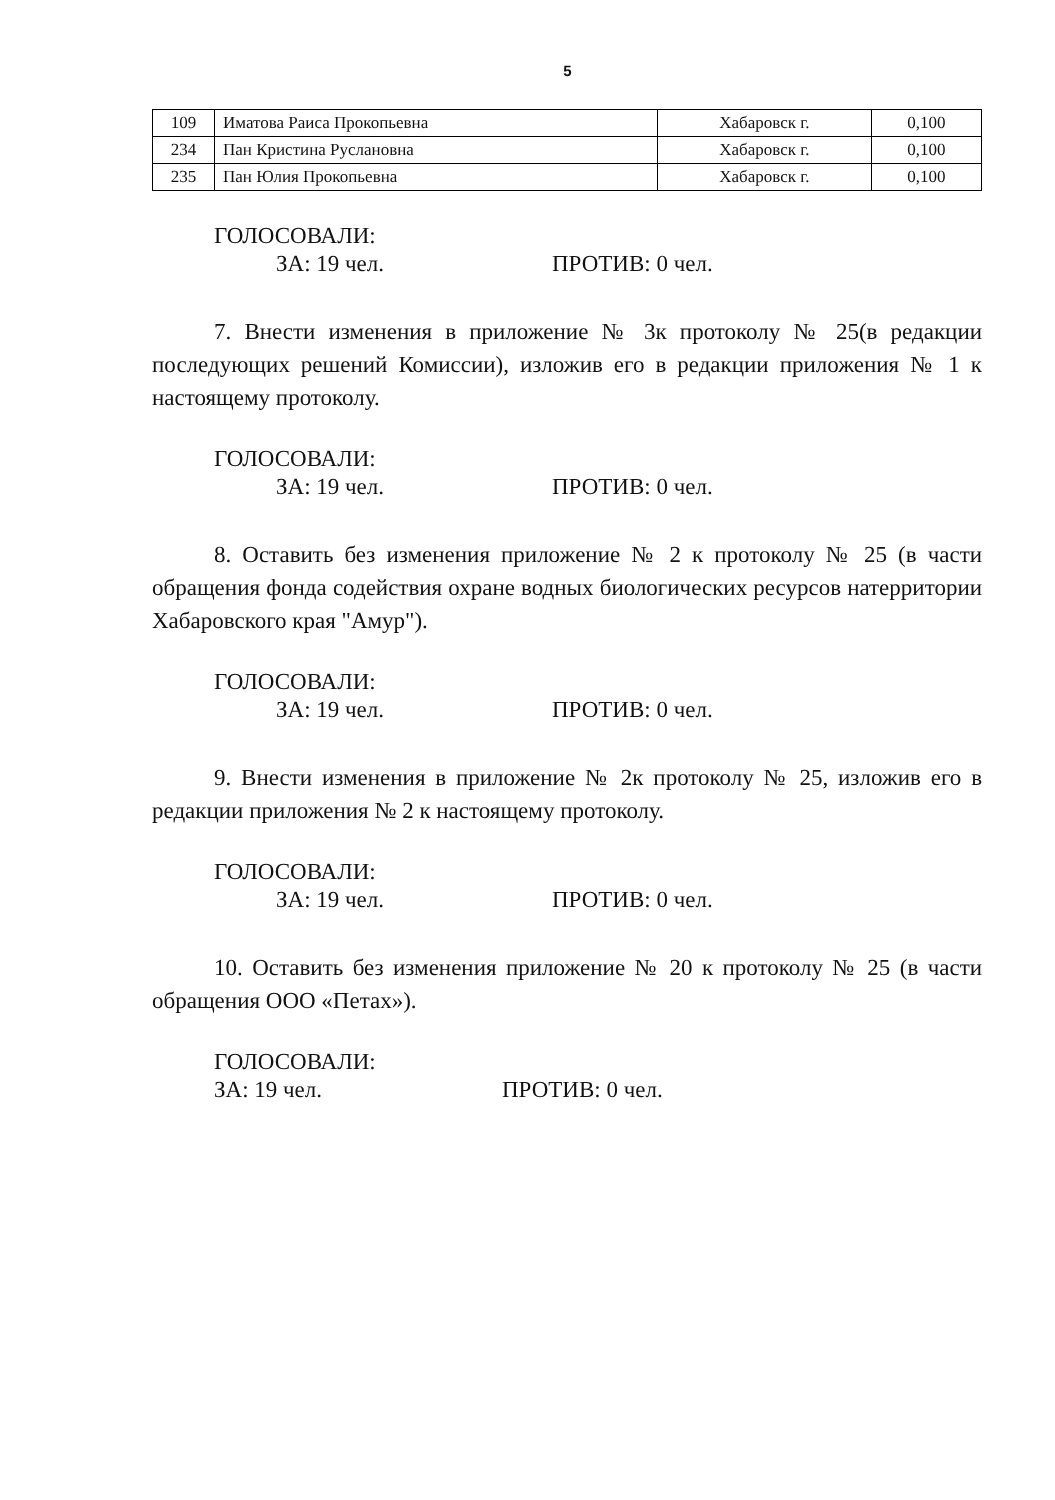5
| 109 | Иматова Раиса Прокопьевна | Хабаровск г. | 0,100 |
| 234 | Пан Кристина Руслановна | Хабаровск г. | 0,100 |
| 235 | Пан Юлия Прокопьевна | Хабаровск г. | 0,100 |
ГОЛОСОВАЛИ:
ЗА: 19 чел. ПРОТИВ: 0 чел.
7. Внести изменения в приложение № 3к протоколу № 25(в редакции последующих решений Комиссии), изложив его в редакции приложения № 1 к настоящему протоколу.
ГОЛОСОВАЛИ:
ЗА: 19 чел. ПРОТИВ: 0 чел.
8. Оставить без изменения приложение № 2 к протоколу № 25 (в части обращения фонда содействия охране водных биологических ресурсов натерритории Хабаровского края "Амур").
ГОЛОСОВАЛИ:
ЗА: 19 чел. ПРОТИВ: 0 чел.
9. Внести изменения в приложение № 2к протоколу № 25, изложив его в редакции приложения № 2 к настоящему протоколу.
ГОЛОСОВАЛИ:
ЗА: 19 чел. ПРОТИВ: 0 чел.
10. Оставить без изменения приложение № 20 к протоколу № 25 (в части обращения ООО «Петах»).
ГОЛОСОВАЛИ:
ЗА: 19 чел. ПРОТИВ: 0 чел.